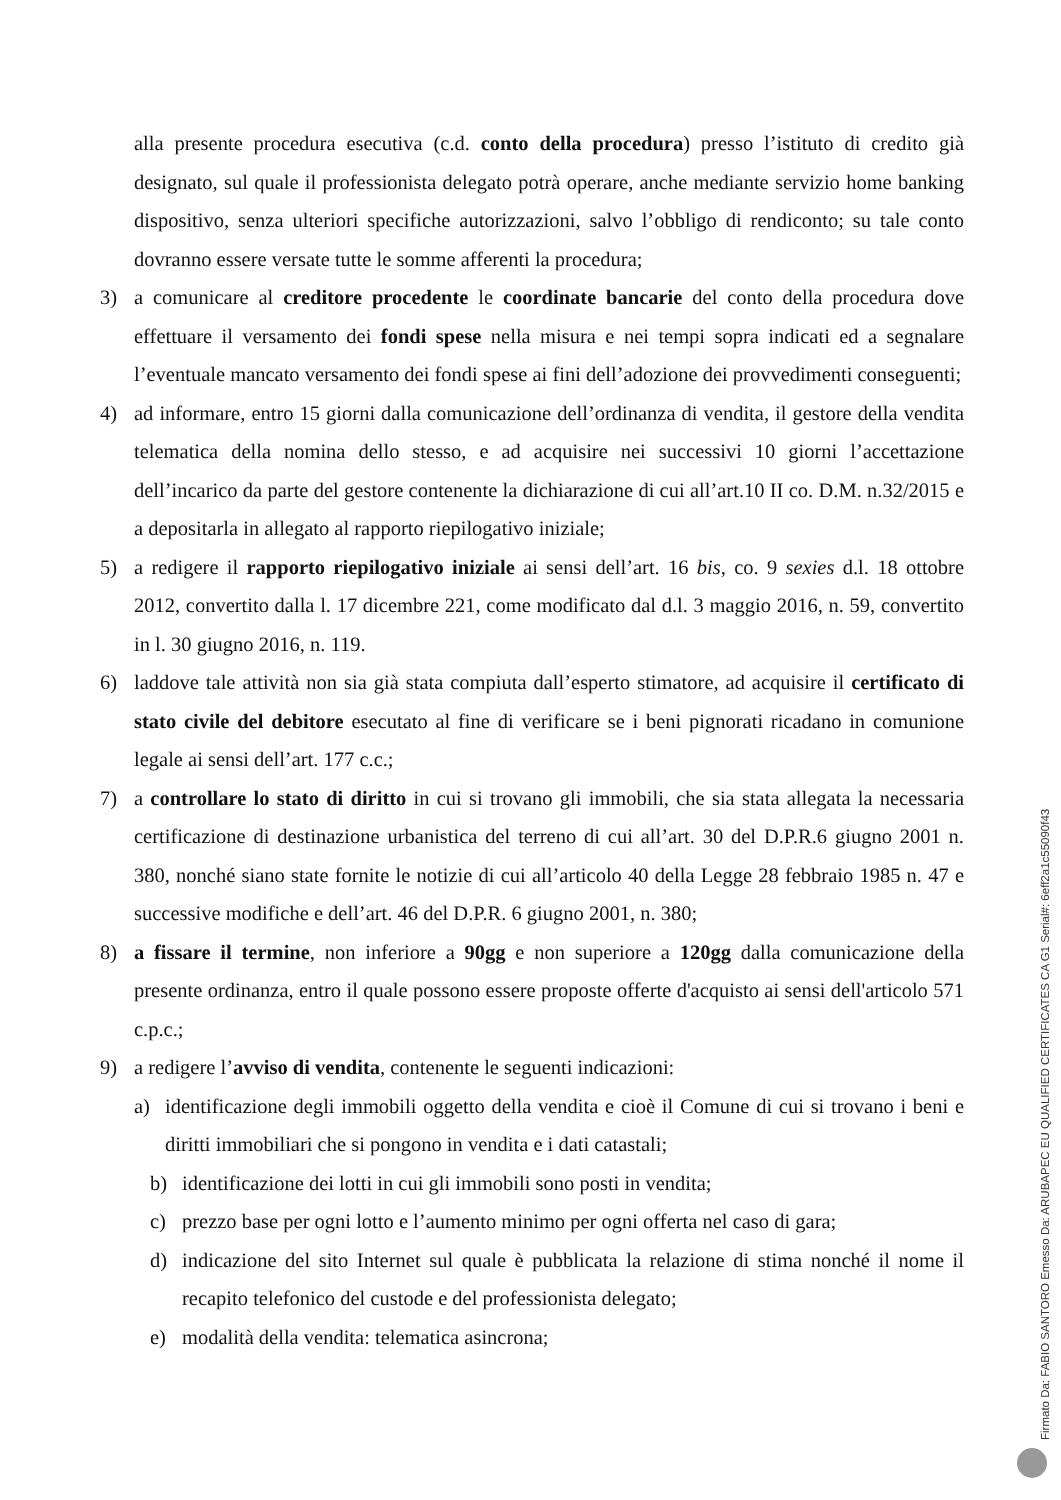alla presente procedura esecutiva (c.d. conto della procedura) presso l’istituto di credito già designato, sul quale il professionista delegato potrà operare, anche mediante servizio home banking dispositivo, senza ulteriori specifiche autorizzazioni, salvo l’obbligo di rendiconto; su tale conto dovranno essere versate tutte le somme afferenti la procedura;
3) a comunicare al creditore procedente le coordinate bancarie del conto della procedura dove effettuare il versamento dei fondi spese nella misura e nei tempi sopra indicati ed a segnalare l’eventuale mancato versamento dei fondi spese ai fini dell’adozione dei provvedimenti conseguenti;
4) ad informare, entro 15 giorni dalla comunicazione dell’ordinanza di vendita, il gestore della vendita telematica della nomina dello stesso, e ad acquisire nei successivi 10 giorni l’accettazione dell’incarico da parte del gestore contenente la dichiarazione di cui all’art.10 II co. D.M. n.32/2015 e a depositarla in allegato al rapporto riepilogativo iniziale;
5) a redigere il rapporto riepilogativo iniziale ai sensi dell’art. 16 bis, co. 9 sexies d.l. 18 ottobre 2012, convertito dalla l. 17 dicembre 221, come modificato dal d.l. 3 maggio 2016, n. 59, convertito in l. 30 giugno 2016, n. 119.
6) laddove tale attività non sia già stata compiuta dall’esperto stimatore, ad acquisire il certificato di stato civile del debitore esecutato al fine di verificare se i beni pignorati ricadano in comunione legale ai sensi dell’art. 177 c.c.;
7) a controllare lo stato di diritto in cui si trovano gli immobili, che sia stata allegata la necessaria certificazione di destinazione urbanistica del terreno di cui all’art. 30 del D.P.R.6 giugno 2001 n. 380, nonché siano state fornite le notizie di cui all’articolo 40 della Legge 28 febbraio 1985 n. 47 e successive modifiche e dell’art. 46 del D.P.R. 6 giugno 2001, n. 380;
8) a fissare il termine, non inferiore a 90gg e non superiore a 120gg dalla comunicazione della presente ordinanza, entro il quale possono essere proposte offerte d'acquisto ai sensi dell'articolo 571 c.p.c.;
9) a redigere l’avviso di vendita, contenente le seguenti indicazioni:
a) identificazione degli immobili oggetto della vendita e cioè il Comune di cui si trovano i beni e diritti immobiliari che si pongono in vendita e i dati catastali;
b) identificazione dei lotti in cui gli immobili sono posti in vendita;
c) prezzo base per ogni lotto e l’aumento minimo per ogni offerta nel caso di gara;
d) indicazione del sito Internet sul quale è pubblicata la relazione di stima nonché il nome il recapito telefonico del custode e del professionista delegato;
e) modalità della vendita: telematica asincrona;
Firmato Da: FABIO SANTORO Emesso Da: ARUBAPEC EU QUALIFIED CERTIFICATES CA G1 Serial#: 6eff2a1c55090f43